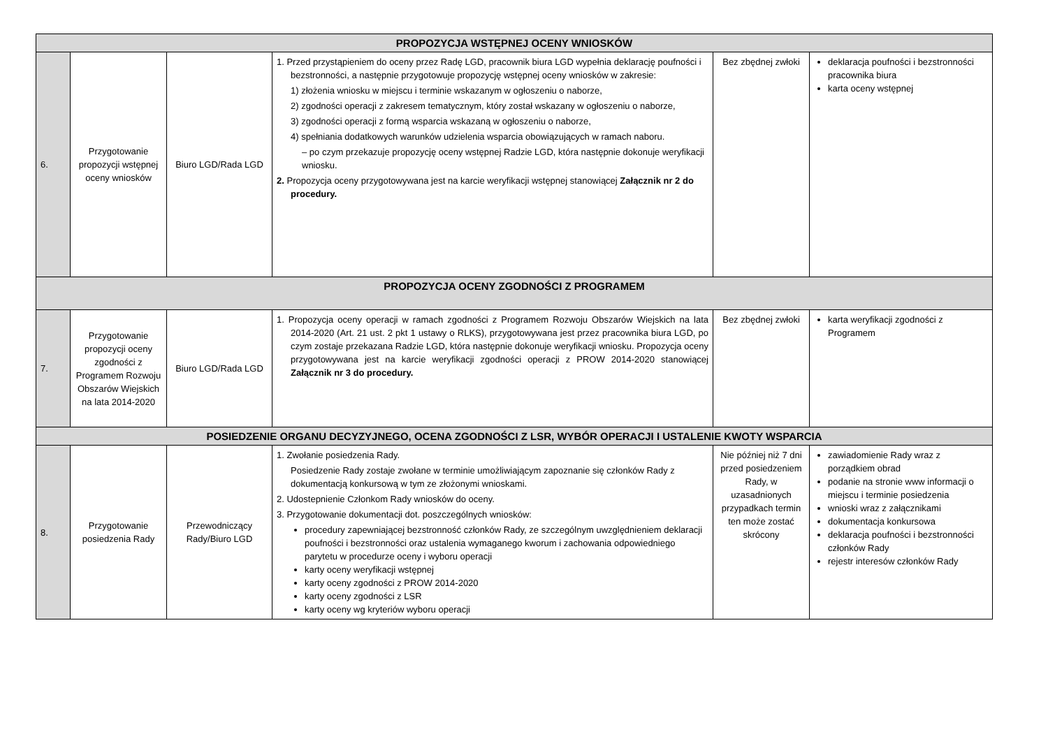| PROPOZYCJA WSTĘPNEJ OCENY WNIOSKÓW | | | | | |
| --- | --- | --- | --- | --- | --- |
| 6. | Przygotowanie propozycji wstępnej oceny wniosków | Biuro LGD/Rada LGD | 1. Przed przystąpieniem do oceny przez Radę LGD, pracownik biura LGD wypełnia deklarację poufności i bezstronności, a następnie przygotowuje propozycję wstępnej oceny wniosków w zakresie: 1) złożenia wniosku w miejscu i terminie wskazanym w ogłoszeniu o naborze, 2) zgodności operacji z zakresem tematycznym, który został wskazany w ogłoszeniu o naborze, 3) zgodności operacji z formą wsparcia wskazaną w ogłoszeniu o naborze, 4) spełniania dodatkowych warunków udzielenia wsparcia obowiązujących w ramach naboru. – po czym przekazuje propozycję oceny wstępnej Radzie LGD, która następnie dokonuje weryfikacji wniosku. 2. Propozycja oceny przygotowywana jest na karcie weryfikacji wstępnej stanowiącej Załącznik nr 2 do procedury. | Bez zbędnej zwłoki | deklaracja poufności i bezstronności pracownika biura karta oceny wstępnej |
| PROPOZYCJA OCENY ZGODNOŚCI Z PROGRAMEM | | | | | |
| 7. | Przygotowanie propozycji oceny zgodności z Programem Rozwoju Obszarów Wiejskich na lata 2014-2020 | Biuro LGD/Rada LGD | 1. Propozycja oceny operacji w ramach zgodności z Programem Rozwoju Obszarów Wiejskich na lata 2014-2020 (Art. 21 ust. 2 pkt 1 ustawy o RLKS), przygotowywana jest przez pracownika biura LGD, po czym zostaje przekazana Radzie LGD, która następnie dokonuje weryfikacji wniosku. Propozycja oceny przygotowywana jest na karcie weryfikacji zgodności operacji z PROW 2014-2020 stanowiącej Załącznik nr 3 do procedury. | Bez zbędnej zwłoki | karta weryfikacji zgodności z Programem |
| POSIEDZENIE ORGANU DECYZYJNEGO, OCENA ZGODNOŚCI Z LSR, WYBÓR OPERACJI I USTALENIE KWOTY WSPARCIA | | | | | |
| 8. | Przygotowanie posiedzenia Rady | Przewodniczący Rady/Biuro LGD | 1. Zwołanie posiedzenia Rady. Posiedzenie Rady zostaje zwołane w terminie umożliwiającym zapoznanie się członków Rady z dokumentacją konkursową w tym ze złożonymi wnioskami. 2. Udostepnienie Członkom Rady wniosków do oceny. 3. Przygotowanie dokumentacji dot. poszczególnych wniosków: procedury zapewniającej bezstronność członków Rady, ze szczególnym uwzględnieniem deklaracji poufności i bezstronności oraz ustalenia wymaganego kworum i zachowania odpowiedniego parytetu w procedurze oceny i wyboru operacji karty oceny weryfikacji wstępnej karty oceny zgodności z PROW 2014-2020 karty oceny zgodności z LSR karty oceny wg kryteriów wyboru operacji | Nie później niż 7 dni przed posiedzeniem Rady, w uzasadnionych przypadkach termin ten może zostać skrócony | zawiadomienie Rady wraz z porządkiem obrad podanie na stronie www informacji o miejscu i terminie posiedzenia wnioski wraz z załącznikami dokumentacja konkursowa deklaracja poufności i bezstronności członków Rady rejestr interesów członków Rady |